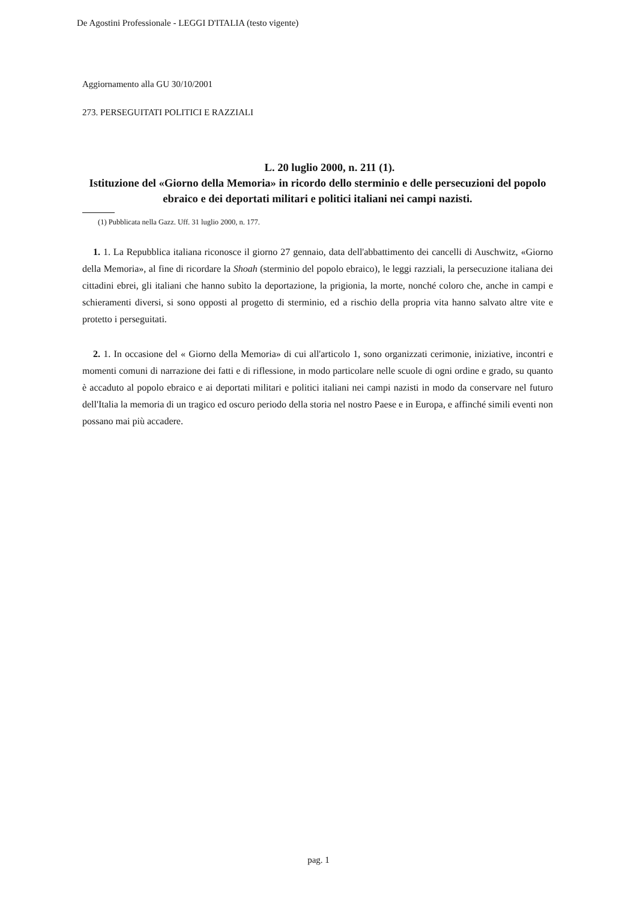De Agostini Professionale - LEGGI D'ITALIA (testo vigente)
Aggiornamento alla GU 30/10/2001
273. PERSEGUITATI POLITICI E RAZZIALI
L. 20 luglio 2000, n. 211 (1).
Istituzione del «Giorno della Memoria» in ricordo dello sterminio e delle persecuzioni del popolo ebraico e dei deportati militari e politici italiani nei campi nazisti.
(1) Pubblicata nella Gazz. Uff. 31 luglio 2000, n. 177.
1. 1. La Repubblica italiana riconosce il giorno 27 gennaio, data dell'abbattimento dei cancelli di Auschwitz, «Giorno della Memoria», al fine di ricordare la Shoah (sterminio del popolo ebraico), le leggi razziali, la persecuzione italiana dei cittadini ebrei, gli italiani che hanno subìto la deportazione, la prigionia, la morte, nonché coloro che, anche in campi e schieramenti diversi, si sono opposti al progetto di sterminio, ed a rischio della propria vita hanno salvato altre vite e protetto i perseguitati.
2. 1. In occasione del « Giorno della Memoria» di cui all'articolo 1, sono organizzati cerimonie, iniziative, incontri e momenti comuni di narrazione dei fatti e di riflessione, in modo particolare nelle scuole di ogni ordine e grado, su quanto è accaduto al popolo ebraico e ai deportati militari e politici italiani nei campi nazisti in modo da conservare nel futuro dell'Italia la memoria di un tragico ed oscuro periodo della storia nel nostro Paese e in Europa, e affinché simili eventi non possano mai più accadere.
pag. 1